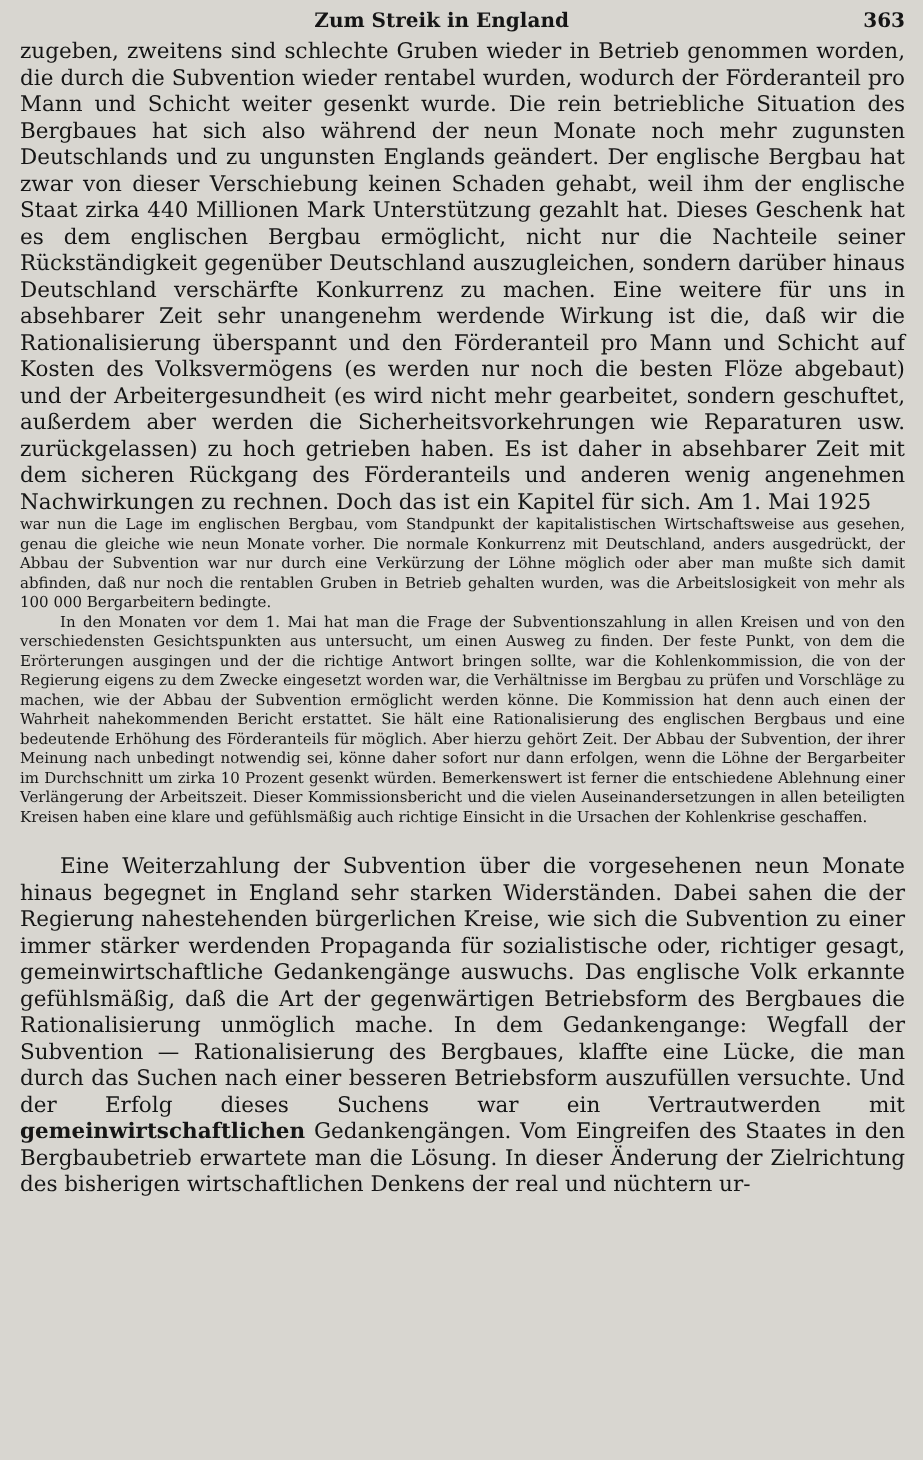Zum Streik in England 363
zugeben, zweitens sind schlechte Gruben wieder in Betrieb genommen worden, die durch die Subvention wieder rentabel wurden, wodurch der Förderanteil pro Mann und Schicht weiter gesenkt wurde. Die rein betriebliche Situation des Bergbaues hat sich also während der neun Monate noch mehr zugunsten Deutschlands und zu ungunsten Englands geändert. Der englische Bergbau hat zwar von dieser Verschiebung keinen Schaden gehabt, weil ihm der englische Staat zirka 440 Millionen Mark Unterstützung gezahlt hat. Dieses Geschenk hat es dem englischen Bergbau ermöglicht, nicht nur die Nachteile seiner Rückständigkeit gegenüber Deutschland auszugleichen, sondern darüber hinaus Deutschland verschärfte Konkurrenz zu machen. Eine weitere für uns in absehbarer Zeit sehr unangenehm werdende Wirkung ist die, daß wir die Rationalisierung überspannt und den Förderanteil pro Mann und Schicht auf Kosten des Volksvermögens (es werden nur noch die besten Flöze abgebaut) und der Arbeitergesundheit (es wird nicht mehr gearbeitet, sondern geschuftet, außerdem aber werden die Sicherheitsvorkehrungen wie Reparaturen usw. zurückgelassen) zu hoch getrieben haben. Es ist daher in absehbarer Zeit mit dem sicheren Rückgang des Förderanteils und anderen wenig angenehmen Nachwirkungen zu rechnen. Doch das ist ein Kapitel für sich. Am 1. Mai 1925
war nun die Lage im englischen Bergbau, vom Standpunkt der kapitalistischen Wirtschaftsweise aus gesehen, genau die gleiche wie neun Monate vorher. Die normale Konkurrenz mit Deutschland, anders ausgedrückt, der Abbau der Subvention war nur durch eine Verkürzung der Löhne möglich oder aber man mußte sich damit abfinden, daß nur noch die rentablen Gruben in Betrieb gehalten wurden, was die Arbeitslosigkeit von mehr als 100 000 Bergarbeitern bedingte.
In den Monaten vor dem 1. Mai hat man die Frage der Subventionszahlung in allen Kreisen und von den verschiedensten Gesichtspunkten aus untersucht, um einen Ausweg zu finden. Der feste Punkt, von dem die Erörterungen ausgingen und der die richtige Antwort bringen sollte, war die Kohlenkommission, die von der Regierung eigens zu dem Zwecke eingesetzt worden war, die Verhältnisse im Bergbau zu prüfen und Vorschläge zu machen, wie der Abbau der Subvention ermöglicht werden könne. Die Kommission hat denn auch einen der Wahrheit nahekommenden Bericht erstattet. Sie hält eine Rationalisierung des englischen Bergbaus und eine bedeutende Erhöhung des Förderanteils für möglich. Aber hierzu gehört Zeit. Der Abbau der Subvention, der ihrer Meinung nach unbedingt notwendig sei, könne daher sofort nur dann erfolgen, wenn die Löhne der Bergarbeiter im Durchschnitt um zirka 10 Prozent gesenkt würden. Bemerkenswert ist ferner die entschiedene Ablehnung einer Verlängerung der Arbeitszeit. Dieser Kommissionsbericht und die vielen Auseinandersetzungen in allen beteiligten Kreisen haben eine klare und gefühlsmäßig auch richtige Einsicht in die Ursachen der Kohlenkrise geschaffen.
Eine Weiterzahlung der Subvention über die vorgesehenen neun Monate hinaus begegnet in England sehr starken Widerständen. Dabei sahen die der Regierung nahestehenden bürgerlichen Kreise, wie sich die Subvention zu einer immer stärker werdenden Propaganda für sozialistische oder, richtiger gesagt, gemeinwirtschaftliche Gedankengänge auswuchs. Das englische Volk erkannte gefühlsmäßig, daß die Art der gegenwärtigen Betriebsform des Bergbaues die Rationalisierung unmöglich mache. In dem Gedankengange: Wegfall der Subvention — Rationalisierung des Bergbaues, klaffte eine Lücke, die man durch das Suchen nach einer besseren Betriebsform auszufüllen versuchte. Und der Erfolg dieses Suchens war ein Vertrautwerden mit gemeinwirtschaftlichen Gedankengängen. Vom Eingreifen des Staates in den Bergbaubetrieb erwartete man die Lösung. In dieser Änderung der Zielrichtung des bisherigen wirtschaftlichen Denkens der real und nüchtern ur-